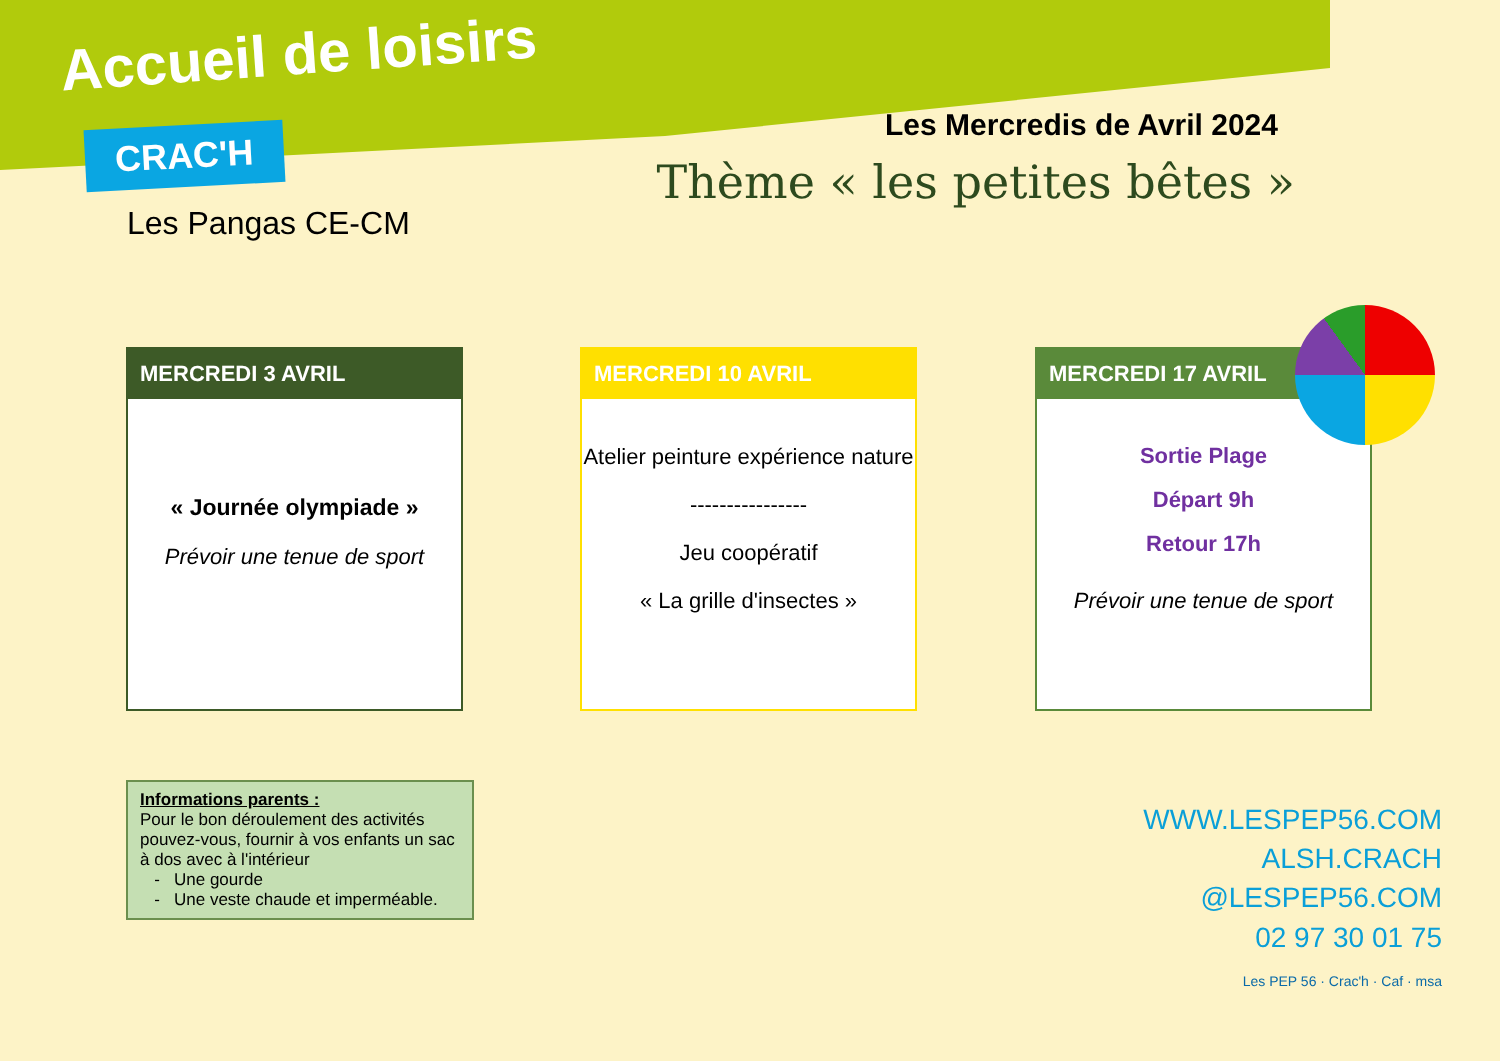Accueil de loisirs
CRAC'H
Les Pangas CE-CM
Les Mercredis de Avril 2024
Thème « les petites bêtes »
MERCREDI 3 AVRIL
« Journée olympiade »
Prévoir une tenue de sport
MERCREDI 10 AVRIL
Atelier peinture expérience nature
----------------
Jeu coopératif
« La grille d'insectes »
MERCREDI 17 AVRIL
Sortie Plage
Départ 9h
Retour 17h
Prévoir une tenue de sport
Informations parents :
Pour le bon déroulement des activités pouvez-vous, fournir à vos enfants un sac à dos avec à l'intérieur
- Une gourde
- Une veste chaude et imperméable.
WWW.LESPEP56.COM
ALSH.CRACH
@LESPEP56.COM
02 97 30 01 75
Les PEP 56 · Crac'h · Caf · msa